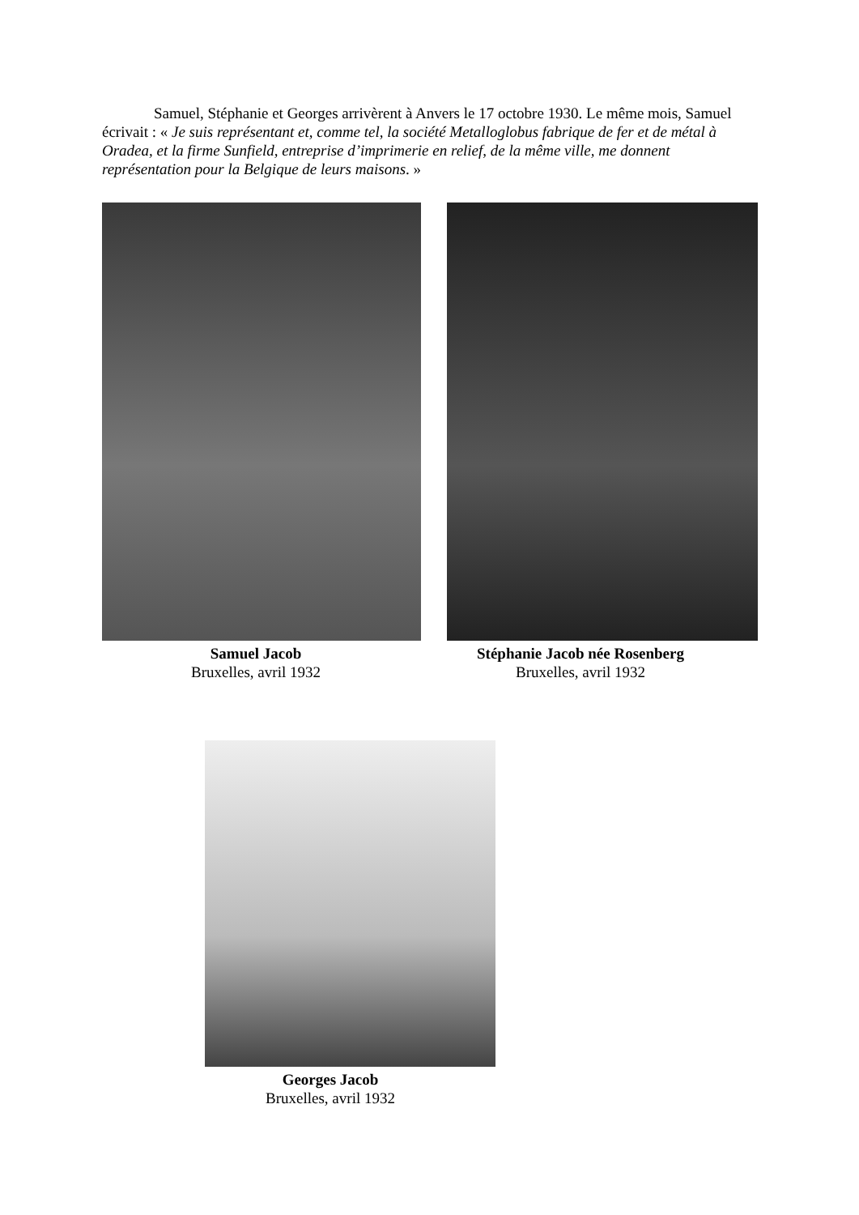Samuel, Stéphanie et Georges arrivèrent à Anvers le 17 octobre 1930. Le même mois, Samuel écrivait : « Je suis représentant et, comme tel, la société Metalloglobus fabrique de fer et de métal à Oradea, et la firme Sunfield, entreprise d’imprimerie en relief, de la même ville, me donnent représentation pour la Belgique de leurs maisons. »
Samuel Jacob
Bruxelles, avril 1932
Stéphanie Jacob née Rosenberg
Bruxelles, avril 1932
Georges Jacob
Bruxelles, avril 1932